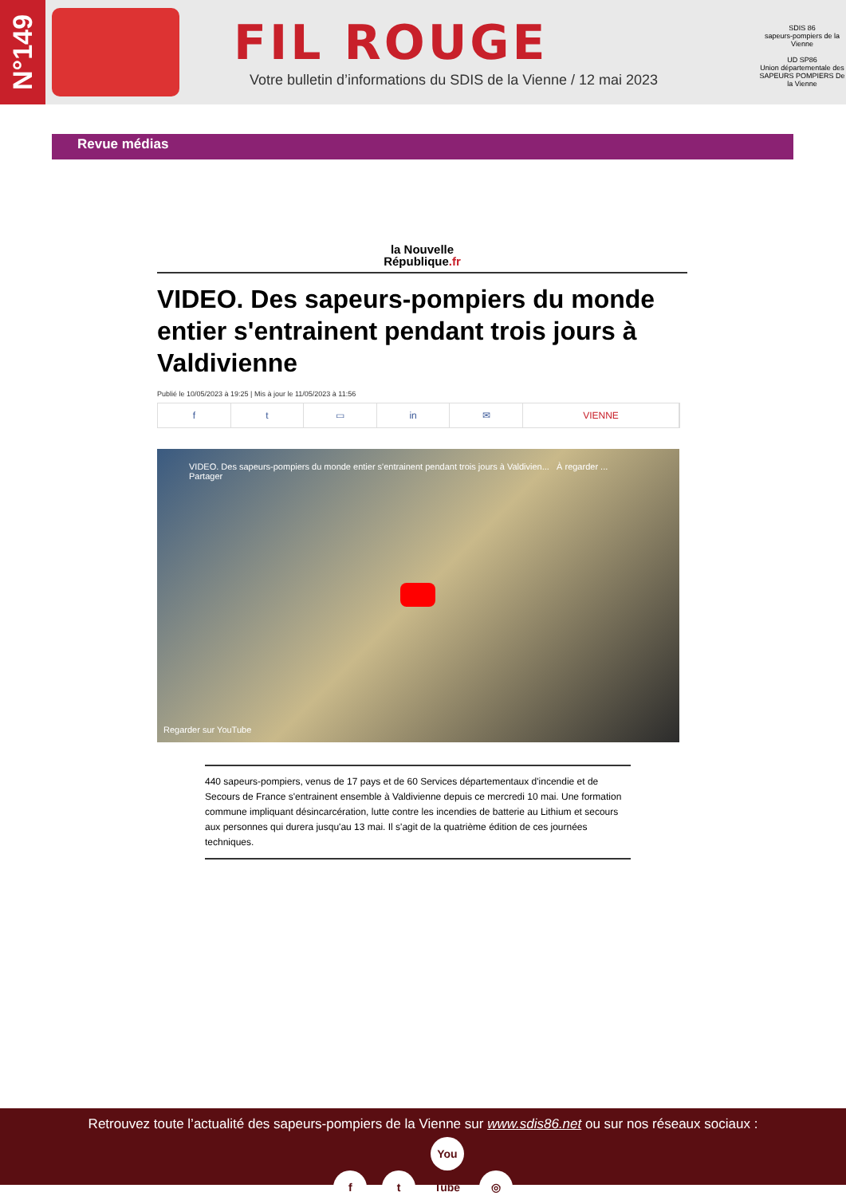N°149
FIL ROUGE
Votre bulletin d’informations du SDIS de la Vienne / 12 mai 2023
SDIS 86
sapeurs-pompiers de la Vienne
UD SP86
Union départementale des SAPEURS POMPIERS De la Vienne
Revue médias
la Nouvelle
République.fr
VIDEO. Des sapeurs-pompiers du monde entier s'entrainent pendant trois jours à Valdivienne
Publié le 10/05/2023 à 19:25 | Mis à jour le 11/05/2023 à 11:56
f t ▭ in ✉ VIENNE
VIDEO. Des sapeurs-pompiers du monde entier s'entrainent pendant trois jours à Valdivien... À regarder ... Partager
Regarder sur YouTube
440 sapeurs-pompiers, venus de 17 pays et de 60 Services départementaux d'incendie et de Secours de France s'entrainent ensemble à Valdivienne depuis ce mercredi 10 mai. Une formation commune impliquant désincarcération, lutte contre les incendies de batterie au Lithium et secours aux personnes qui durera jusqu'au 13 mai. Il s'agit de la quatrième édition de ces journées techniques.
Retrouvez toute l’actualité des sapeurs-pompiers de la Vienne sur www.sdis86.net ou sur nos réseaux sociaux :
f t You Tube ◎